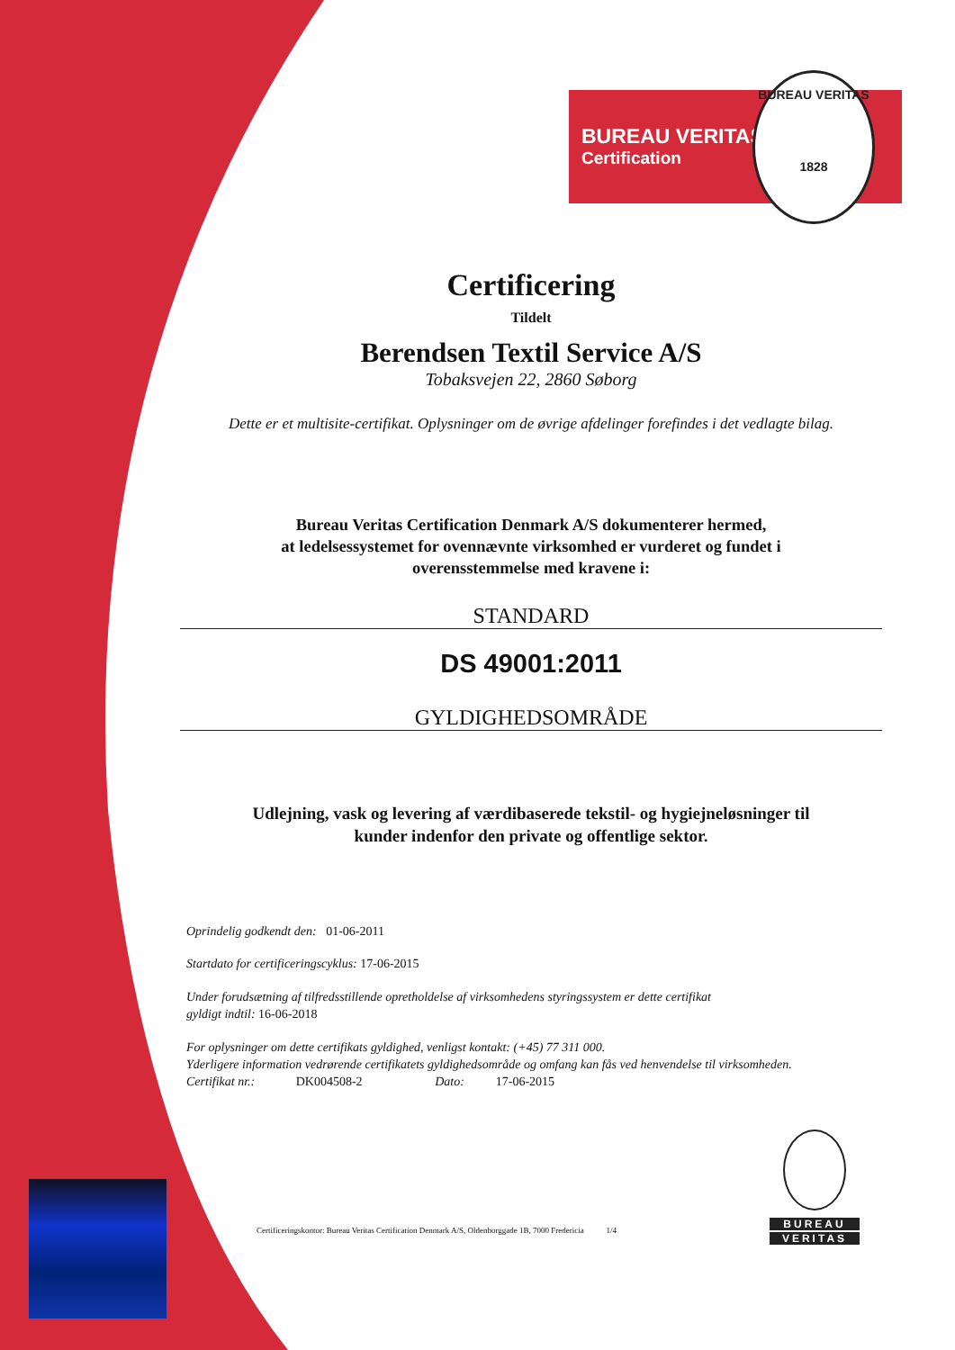BUREAU VERITAS
Certification
BUREAU VERITAS
1828
Certificering
Tildelt
Berendsen Textil Service A/S
Tobaksvejen 22, 2860 Søborg
Dette er et multisite-certifikat. Oplysninger om de øvrige afdelinger forefindes i det vedlagte bilag.
Bureau Veritas Certification Denmark A/S dokumenterer hermed,
at ledelsessystemet for ovennævnte virksomhed er vurderet og fundet i
overensstemmelse med kravene i:
STANDARD
DS 49001:2011
GYLDIGHEDSOMRÅDE
Udlejning, vask og levering af værdibaserede tekstil- og hygiejneløsninger til
kunder indenfor den private og offentlige sektor.
Oprindelig godkendt den: 01-06-2011
Startdato for certificeringscyklus: 17-06-2015
Under forudsætning af tilfredsstillende opretholdelse af virksomhedens styringssystem er dette certifikat
gyldigt indtil: 16-06-2018
For oplysninger om dette certifikats gyldighed, venligst kontakt: (+45) 77 311 000.
Yderligere information vedrørende certifikatets gyldighedsområde og omfang kan fås ved henvendelse til virksomheden.
Certifikat nr.: DK004508-2 Dato: 17-06-2015
Certificeringskontor: Bureau Veritas Certification Denmark A/S, Oldenborggade 1B, 7000 Fredericia 1/4
BUREAU
VERITAS